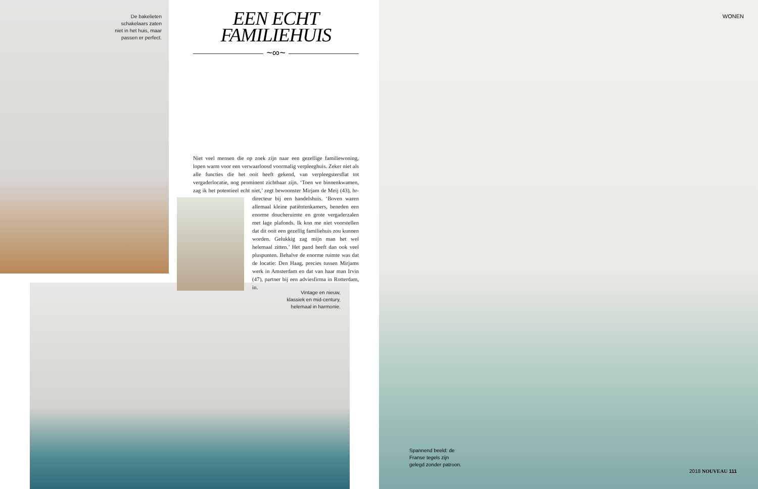De bakelieten
schakelaars zaten
niet in het huis, maar
passen er perfect.
EEN ECHT
FAMILIEHUIS
~∞~
Niet veel mensen die op zoek zijn naar een gezellige familiewoning, lopen warm voor een verwaarloosd voormalig verpleeghuis. Zeker niet als alle functies die het ooit heeft gekend, van verpleegsters­flat tot vergaderlocatie, nog prominent zichtbaar zijn. ‘Toen we binnenkwamen, zag ik het potentieel echt niet,’ zegt bewoonster Mirjam de Meij (43), hr-directeur bij een handelshuis. ‘Boven
waren allemaal kleine patiëntenkamers, beneden een enorme doucheruimte en grote vergaderzalen met lage plafonds. Ik kon me niet voorstellen dat dit ooit een gezellig familiehuis zou kunnen worden. Gelukkig zag mijn man het wel helemaal zitten.’ Het pand heeft dan ook veel plus­punten. Behalve de enorme ruimte was dat de locatie: Den Haag, precies tussen Mirjams werk in Amsterdam en dat van haar man Irvin (47), partner bij een ad­viesfirma in Rotterdam, in.
Vintage en nieuw,
klassiek en mid-century,
helemaal in harmonie.
WONEN
Spannend beeld: de
Franse tegels zijn
gelegd zonder patroon.
2018 NOUVEAU 111